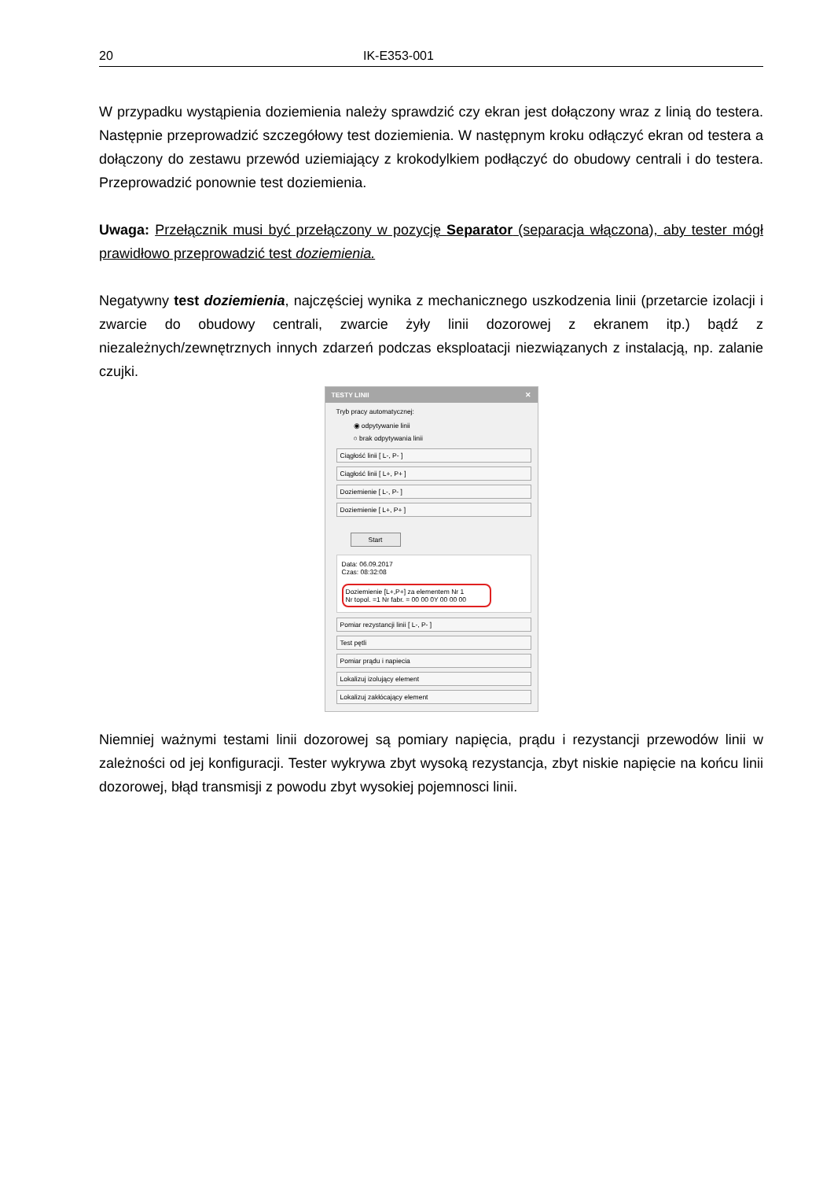20 IK-E353-001
W przypadku wystąpienia doziemienia należy sprawdzić czy ekran jest dołączony wraz z linią do testera. Następnie przeprowadzić szczegółowy test doziemienia. W następnym kroku odłączyć ekran od testera a dołączony do zestawu przewód uziemiający z krokodylkiem podłączyć do obudowy centrali i do testera. Przeprowadzić ponownie test doziemienia.
Uwaga: Przełącznik musi być przełączony w pozycję Separator (separacja włączona), aby tester mógł prawidłowo przeprowadzić test doziemienia.
Negatywny test doziemienia, najczęściej wynika z mechanicznego uszkodzenia linii (przetarcie izolacji i zwarcie do obudowy centrali, zwarcie żyły linii dozorowej z ekranem itp.) bądź z niezależnych/zewnętrznych innych zdarzeń podczas eksploatacji niezwiązanych z instalacją, np. zalanie czujki.
TESTY LINII ✕
Tryb pracy automatycznej:
◉ odpytywanie linii
○ brak odpytywania linii
Ciągłość linii [ L-, P- ]
Ciągłość linii [ L+, P+ ]
Doziemienie [ L-, P- ]
Doziemienie [ L+, P+ ]
Start
Data: 06.09.2017
Czas: 08:32:08
Doziemienie [L+,P+] za elementem Nr 1
Nr topol. =1 Nr fabr. = 00 00 0Y 00 00 00
Pomiar rezystancji linii [ L-, P- ]
Test pętli
Pomiar prądu i napiecia
Lokalizuj izolujący element
Lokalizuj zakłócający element
Niemniej ważnymi testami linii dozorowej są pomiary napięcia, prądu i rezystancji przewodów linii w zależności od jej konfiguracji. Tester wykrywa zbyt wysoką rezystancja, zbyt niskie napięcie na końcu linii dozorowej, błąd transmisji z powodu zbyt wysokiej pojemnosci linii.